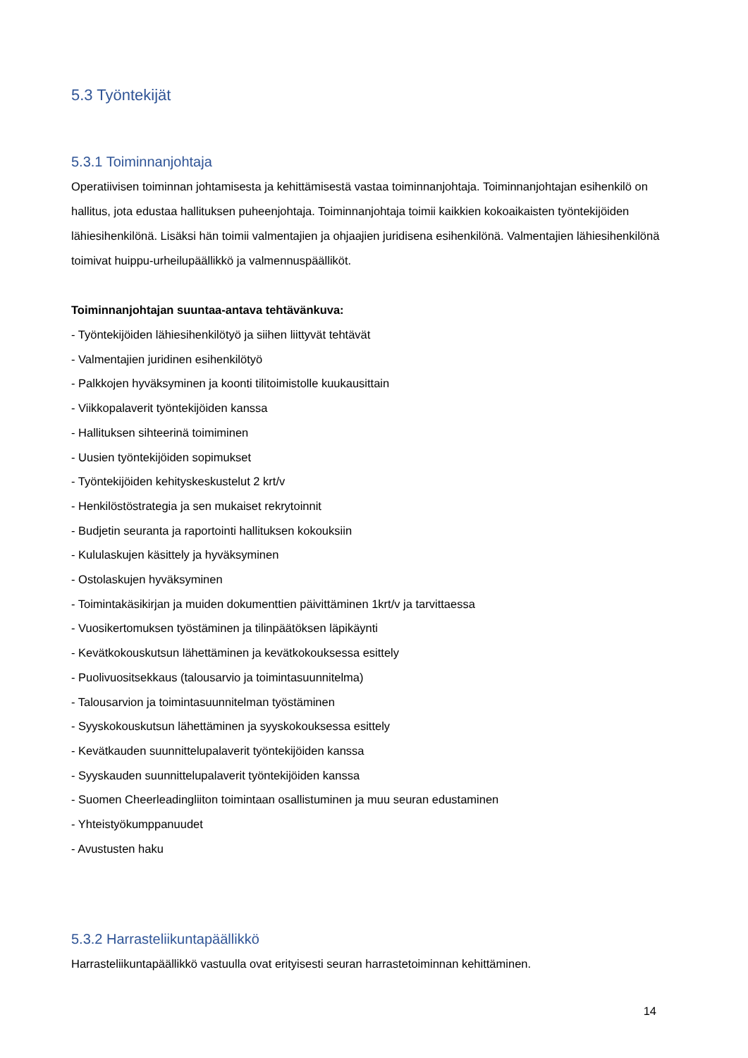5.3 Työntekijät
5.3.1 Toiminnanjohtaja
Operatiivisen toiminnan johtamisesta ja kehittämisestä vastaa toiminnanjohtaja. Toiminnanjohtajan esihenkilö on hallitus, jota edustaa hallituksen puheenjohtaja. Toiminnanjohtaja toimii kaikkien kokoaikaisten työntekijöiden lähiesihenkilönä. Lisäksi hän toimii valmentajien ja ohjaajien juridisena esihenkilönä. Valmentajien lähiesihenkilönä toimivat huippu-urheilupäällikkö ja valmennuspäälliköt.
Toiminnanjohtajan suuntaa-antava tehtävänkuva:
- Työntekijöiden lähiesihenkilötyö ja siihen liittyvät tehtävät
- Valmentajien juridinen esihenkilötyö
- Palkkojen hyväksyminen ja koonti tilitoimistolle kuukausittain
- Viikkopalaverit työntekijöiden kanssa
- Hallituksen sihteerinä toimiminen
- Uusien työntekijöiden sopimukset
- Työntekijöiden kehityskeskustelut 2 krt/v
- Henkilöstöstrategia ja sen mukaiset rekrytoinnit
- Budjetin seuranta ja raportointi hallituksen kokouksiin
- Kululaskujen käsittely ja hyväksyminen
- Ostolaskujen hyväksyminen
- Toimintakäsikirjan ja muiden dokumenttien päivittäminen 1krt/v ja tarvittaessa
- Vuosikertomuksen työstäminen ja tilinpäätöksen läpikäynti
- Kevätkokouskutsun lähettäminen ja kevätkokouksessa esittely
- Puolivuositsekkaus (talousarvio ja toimintasuunnitelma)
- Talousarvion ja toimintasuunnitelman työstäminen
- Syyskokouskutsun lähettäminen ja syyskokouksessa esittely
- Kevätkauden suunnittelupalaverit työntekijöiden kanssa
- Syyskauden suunnittelupalaverit työntekijöiden kanssa
- Suomen Cheerleadingliiton toimintaan osallistuminen ja muu seuran edustaminen
- Yhteistyökumppanuudet
- Avustusten haku
5.3.2 Harrasteliikuntapäällikkö
Harrasteliikuntapäällikkö vastuulla ovat erityisesti seuran harrastetoiminnan kehittäminen.
14